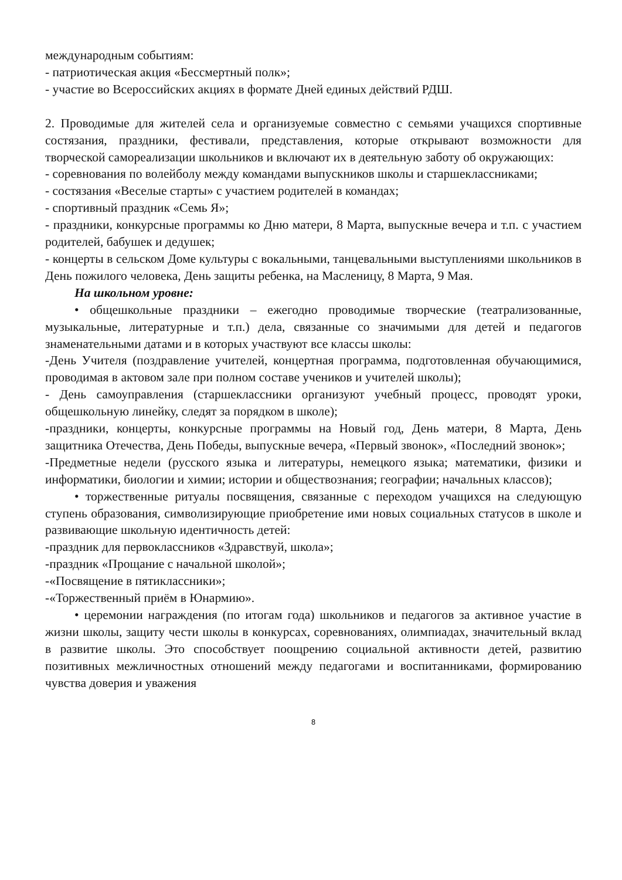международным событиям:
- патриотическая акция «Бессмертный полк»;
- участие во Всероссийских акциях в формате Дней единых действий РДШ.
2. Проводимые для жителей села и организуемые совместно с семьями учащихся спортивные состязания, праздники, фестивали, представления, которые открывают возможности для творческой самореализации школьников и включают их в деятельную заботу об окружающих:
- соревнования по волейболу между командами выпускников школы и старшеклассниками;
- состязания «Веселые старты» с участием родителей в командах;
- спортивный праздник «Семь Я»;
- праздники, конкурсные программы ко Дню матери, 8 Марта, выпускные вечера и т.п. с участием родителей, бабушек и дедушек;
- концерты в сельском Доме культуры с вокальными, танцевальными выступлениями школьников в День пожилого человека, День защиты ребенка, на Масленицу, 8 Марта, 9 Мая.
На школьном уровне:
• общешкольные праздники – ежегодно проводимые творческие (театрализованные, музыкальные, литературные и т.п.) дела, связанные со значимыми для детей и педагогов знаменательными датами и в которых участвуют все классы школы:
-День Учителя (поздравление учителей, концертная программа, подготовленная обучающимися, проводимая в актовом зале при полном составе учеников и учителей школы);
- День самоуправления (старшеклассники организуют учебный процесс, проводят уроки, общешкольную линейку, следят за порядком в школе);
-праздники, концерты, конкурсные программы на Новый год, День матери, 8 Марта, День защитника Отечества, День Победы, выпускные вечера, «Первый звонок», «Последний звонок»;
-Предметные недели (русского языка и литературы, немецкого языка; математики, физики и информатики, биологии и химии; истории и обществознания; географии; начальных классов);
• торжественные ритуалы посвящения, связанные с переходом учащихся на следующую ступень образования, символизирующие приобретение ими новых социальных статусов в школе и развивающие школьную идентичность детей:
-праздник для первоклассников «Здравствуй, школа»;
-праздник «Прощание с начальной школой»;
-«Посвящение в пятиклассники»;
-«Торжественный приём в Юнармию».
• церемонии награждения (по итогам года) школьников и педагогов за активное участие в жизни школы, защиту чести школы в конкурсах, соревнованиях, олимпиадах, значительный вклад в развитие школы. Это способствует поощрению социальной активности детей, развитию позитивных межличностных отношений между педагогами и воспитанниками, формированию чувства доверия и уважения
8